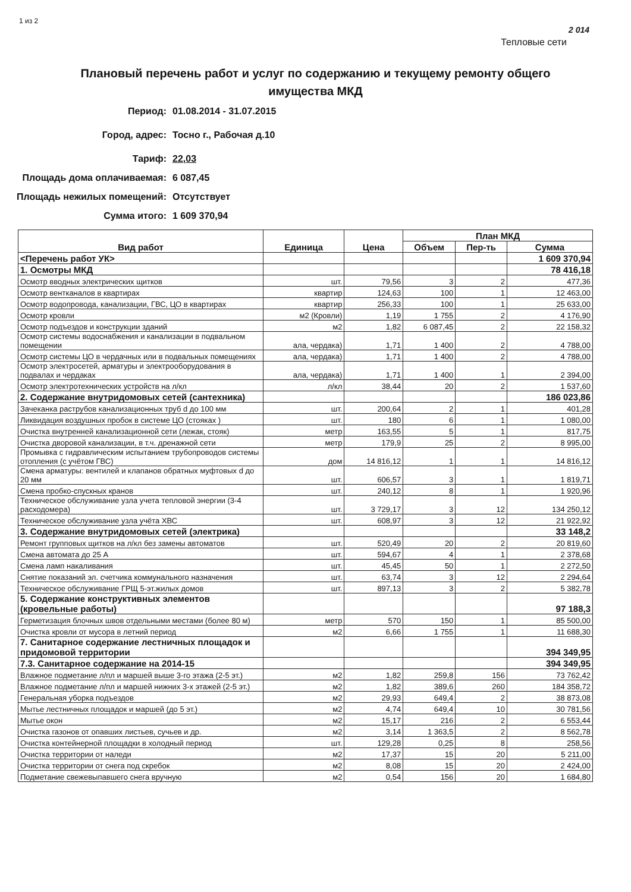1 из 2 2 014
Тепловые сети
Плановый перечень работ и услуг по содержанию и текущему ремонту общего имущества МКД
Период: 01.08.2014 - 31.07.2015
Город, адрес: Тосно г., Рабочая д.10
Тариф: 22,03
Площадь дома оплачиваемая: 6 087,45
Площадь нежилых помещений: Отсутствует
Сумма итого: 1 609 370,94
| Вид работ | Единица | Цена | План МКД | | |
| --- | --- | --- | --- | --- | --- |
| | | | Объем | Пер-ть | Сумма |
| <Перечень работ УК> | | | | | 1 609 370,94 |
| 1. Осмотры МКД | | | | | 78 416,18 |
| Осмотр вводных электрических щитков | шт. | 79,56 | 3 | 2 | 477,36 |
| Осмотр вентканалов в квартирах | квартир | 124,63 | 100 | 1 | 12 463,00 |
| Осмотр водопровода, канализации, ГВС, ЦО в квартирах | квартир | 256,33 | 100 | 1 | 25 633,00 |
| Осмотр кровли | м2 (Кровли) | 1,19 | 1 755 | 2 | 4 176,90 |
| Осмотр подъездов и конструкции зданий | м2 | 1,82 | 6 087,45 | 2 | 22 158,32 |
| Осмотр системы водоснабжения и канализации в подвальном помещении | ала, чердака) | 1,71 | 1 400 | 2 | 4 788,00 |
| Осмотр системы ЦО в чердачных или в подвальных помещениях | ала, чердака) | 1,71 | 1 400 | 2 | 4 788,00 |
| Осмотр электросетей, арматуры и электрооборудования в подвалах и чердаках | ала, чердака) | 1,71 | 1 400 | 1 | 2 394,00 |
| Осмотр электротехнических устройств на л/кл | л/кл | 38,44 | 20 | 2 | 1 537,60 |
| 2. Содержание внутридомовых сетей (сантехника) | | | | | 186 023,86 |
| Зачеканка раструбов канализационных труб d до 100 мм | шт. | 200,64 | 2 | 1 | 401,28 |
| Ликвидация воздушных пробок в системе ЦО (стояках ) | шт. | 180 | 6 | 1 | 1 080,00 |
| Очистка внутренней канализационной сети (лежак, стояк) | метр | 163,55 | 5 | 1 | 817,75 |
| Очистка дворовой канализации, в т.ч. дренажной сети | метр | 179,9 | 25 | 2 | 8 995,00 |
| Промывка с гидравлическим испытанием трубопроводов системы отопления (с учётом ГВС) | дом | 14 816,12 | 1 | 1 | 14 816,12 |
| Смена арматуры: вентилей и клапанов обратных муфтовых d до 20 мм | шт. | 606,57 | 3 | 1 | 1 819,71 |
| Смена пробко-спускных кранов | шт. | 240,12 | 8 | 1 | 1 920,96 |
| Техническое обслуживание узла учета тепловой энергии (3-4 расходомера) | шт. | 3 729,17 | 3 | 12 | 134 250,12 |
| Техническое обслуживание узла учёта ХВС | шт. | 608,97 | 3 | 12 | 21 922,92 |
| 3. Содержание внутридомовых сетей (электрика) | | | | | 33 148,2 |
| Ремонт групповых щитков на л/кл без замены автоматов | шт. | 520,49 | 20 | 2 | 20 819,60 |
| Смена автомата до 25 А | шт. | 594,67 | 4 | 1 | 2 378,68 |
| Смена ламп накаливания | шт. | 45,45 | 50 | 1 | 2 272,50 |
| Снятие показаний эл. счетчика коммунального назначения | шт. | 63,74 | 3 | 12 | 2 294,64 |
| Техническое обслуживание ГРЩ 5-эт.жилых домов | шт. | 897,13 | 3 | 2 | 5 382,78 |
| 5. Содержание конструктивных элементов (кровельные работы) | | | | | 97 188,3 |
| Герметизация блочных швов отдельными местами (более 80 м) | метр | 570 | 150 | 1 | 85 500,00 |
| Очистка кровли от мусора в летний период | м2 | 6,66 | 1 755 | 1 | 11 688,30 |
| 7. Санитарное содержание лестничных площадок и придомовой территории | | | | | 394 349,95 |
| 7.3. Санитарное содержание на 2014-15 | | | | | 394 349,95 |
| Влажное подметание л/пл и маршей выше 3-го этажа (2-5 эт.) | м2 | 1,82 | 259,8 | 156 | 73 762,42 |
| Влажное подметание л/пл и маршей нижних 3-х этажей (2-5 эт.) | м2 | 1,82 | 389,6 | 260 | 184 358,72 |
| Генеральная уборка подъездов | м2 | 29,93 | 649,4 | 2 | 38 873,08 |
| Мытье лестничных площадок и маршей (до 5 эт.) | м2 | 4,74 | 649,4 | 10 | 30 781,56 |
| Мытье окон | м2 | 15,17 | 216 | 2 | 6 553,44 |
| Очистка газонов от опавших листьев, сучьев и др. | м2 | 3,14 | 1 363,5 | 2 | 8 562,78 |
| Очистка контейнерной площадки в холодный период | шт. | 129,28 | 0,25 | 8 | 258,56 |
| Очистка территории от наледи | м2 | 17,37 | 15 | 20 | 5 211,00 |
| Очистка территории от снега под скребок | м2 | 8,08 | 15 | 20 | 2 424,00 |
| Подметание свежевыпавшего снега вручную | м2 | 0,54 | 156 | 20 | 1 684,80 |